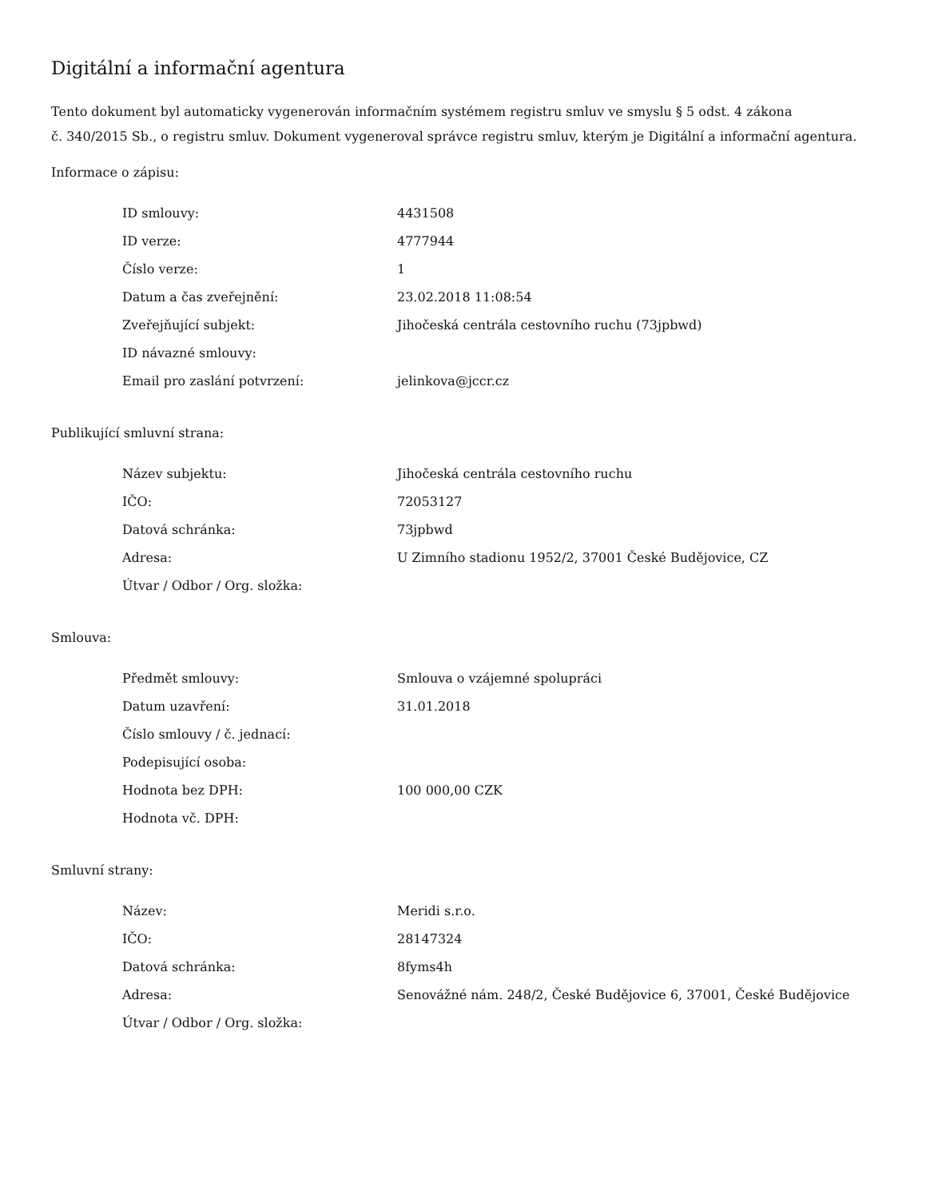Digitální a informační agentura
Tento dokument byl automaticky vygenerován informačním systémem registru smluv ve smyslu § 5 odst. 4 zákona
č. 340/2015 Sb., o registru smluv. Dokument vygeneroval správce registru smluv, kterým je Digitální a informační agentura.
Informace o zápisu:
| ID smlouvy: | 4431508 |
| ID verze: | 4777944 |
| Číslo verze: | 1 |
| Datum a čas zveřejnění: | 23.02.2018 11:08:54 |
| Zveřejňující subjekt: | Jihočeská centrála cestovního ruchu (73jpbwd) |
| ID návazné smlouvy: | |
| Email pro zaslání potvrzení: | jelinkova@jccr.cz |
Publikující smluvní strana:
| Název subjektu: | Jihočeská centrála cestovního ruchu |
| IČO: | 72053127 |
| Datová schránka: | 73jpbwd |
| Adresa: | U Zimního stadionu 1952/2, 37001 České Budějovice, CZ |
| Útvar / Odbor / Org. složka: | |
Smlouva:
| Předmět smlouvy: | Smlouva o vzájemné spolupráci |
| Datum uzavření: | 31.01.2018 |
| Číslo smlouvy / č. jednací: | |
| Podepisující osoba: | |
| Hodnota bez DPH: | 100 000,00 CZK |
| Hodnota vč. DPH: | |
Smluvní strany:
| Název: | Meridi s.r.o. |
| IČO: | 28147324 |
| Datová schránka: | 8fyms4h |
| Adresa: | Senovážné nám. 248/2, České Budějovice 6, 37001, České Budějovice |
| Útvar / Odbor / Org. složka: | |